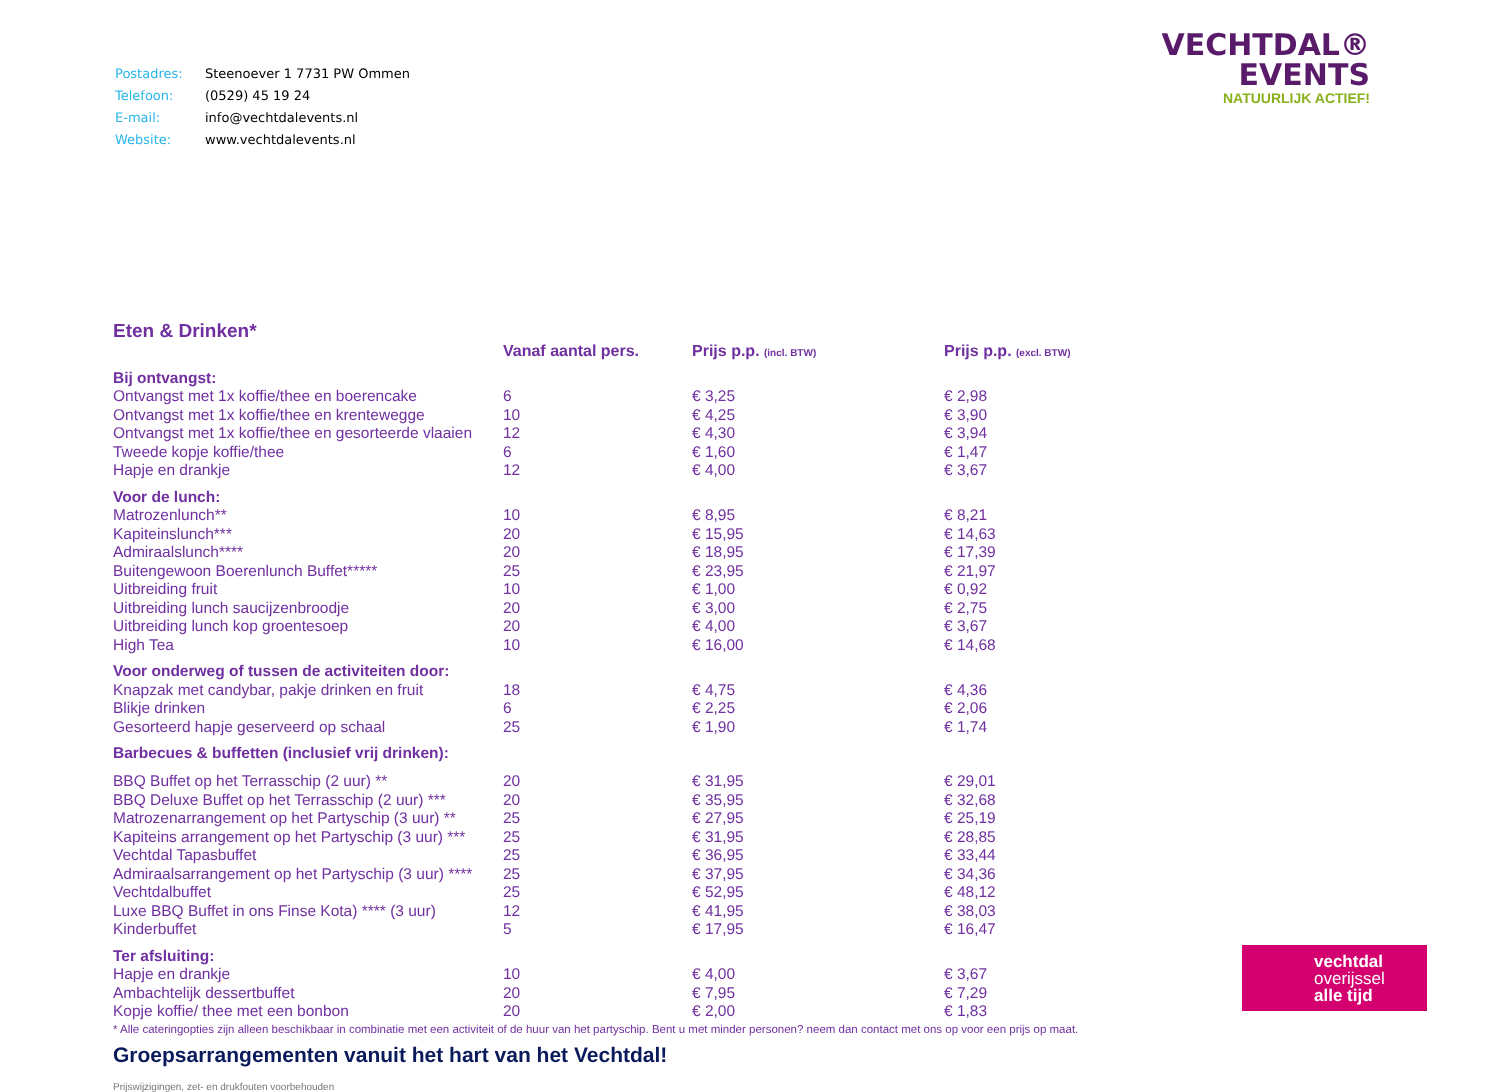| Postadres: | Steenoever 1 7731 PW Ommen |
| Telefoon: | (0529) 45 19 24 |
| E-mail: | info@vechtdalevents.nl |
| Website: | www.vechtdalevents.nl |
Eten & Drinken*
| | Vanaf aantal pers. | Prijs p.p. (incl. BTW) | Prijs p.p. (excl. BTW) |
| --- | --- | --- | --- |
| Bij ontvangst: | | | |
| Ontvangst met 1x koffie/thee en boerencake | 6 | € 3,25 | € 2,98 |
| Ontvangst met 1x koffie/thee en krentewegge | 10 | € 4,25 | € 3,90 |
| Ontvangst met 1x koffie/thee en gesorteerde vlaaien | 12 | € 4,30 | € 3,94 |
| Tweede kopje koffie/thee | 6 | € 1,60 | € 1,47 |
| Hapje en drankje | 12 | € 4,00 | € 3,67 |
| Voor de lunch: | | | |
| Matrozenlunch** | 10 | € 8,95 | € 8,21 |
| Kapiteinslunch*** | 20 | € 15,95 | € 14,63 |
| Admiraalslunch**** | 20 | € 18,95 | € 17,39 |
| Buitengewoon Boerenlunch Buffet***** | 25 | € 23,95 | € 21,97 |
| Uitbreiding fruit | 10 | € 1,00 | € 0,92 |
| Uitbreiding lunch saucijzenbroodje | 20 | € 3,00 | € 2,75 |
| Uitbreiding lunch kop groentesoep | 20 | € 4,00 | € 3,67 |
| High Tea | 10 | € 16,00 | € 14,68 |
| Voor onderweg of tussen de activiteiten door: | | | |
| Knapzak met candybar, pakje drinken en fruit | 18 | € 4,75 | € 4,36 |
| Blikje drinken | 6 | € 2,25 | € 2,06 |
| Gesorteerd hapje geserveerd op schaal | 25 | € 1,90 | € 1,74 |
| Barbecues & buffetten (inclusief vrij drinken): | | | |
| BBQ Buffet op het Terrasschip (2 uur) ** | 20 | € 31,95 | € 29,01 |
| BBQ Deluxe Buffet op het Terrasschip (2 uur) *** | 20 | € 35,95 | € 32,68 |
| Matrozenarrangement op het Partyschip (3 uur) ** | 25 | € 27,95 | € 25,19 |
| Kapiteins arrangement op het Partyschip (3 uur) *** | 25 | € 31,95 | € 28,85 |
| Vechtdal Tapasbuffet | 25 | € 36,95 | € 33,44 |
| Admiraalsarrangement op het Partyschip (3 uur) **** | 25 | € 37,95 | € 34,36 |
| Vechtdalbuffet | 25 | € 52,95 | € 48,12 |
| Luxe BBQ Buffet in ons Finse Kota) **** (3 uur) | 12 | € 41,95 | € 38,03 |
| Kinderbuffet | 5 | € 17,95 | € 16,47 |
| Ter afsluiting: | | | |
| Hapje en drankje | 10 | € 4,00 | € 3,67 |
| Ambachtelijk dessertbuffet | 20 | € 7,95 | € 7,29 |
| Kopje koffie/ thee met een bonbon | 20 | € 2,00 | € 1,83 |
* Alle cateringopties zijn alleen beschikbaar in combinatie met een activiteit of de huur van het partyschip. Bent u met minder personen? neem dan contact met ons op voor een prijs op maat.
Groepsarrangementen vanuit het hart van het Vechtdal!
Prijswijzigingen, zet- en drukfouten voorbehouden
VECHTDAL®
EVENTS
NATUURLIJK ACTIEF!
vechtdal
overijssel
alle tijd